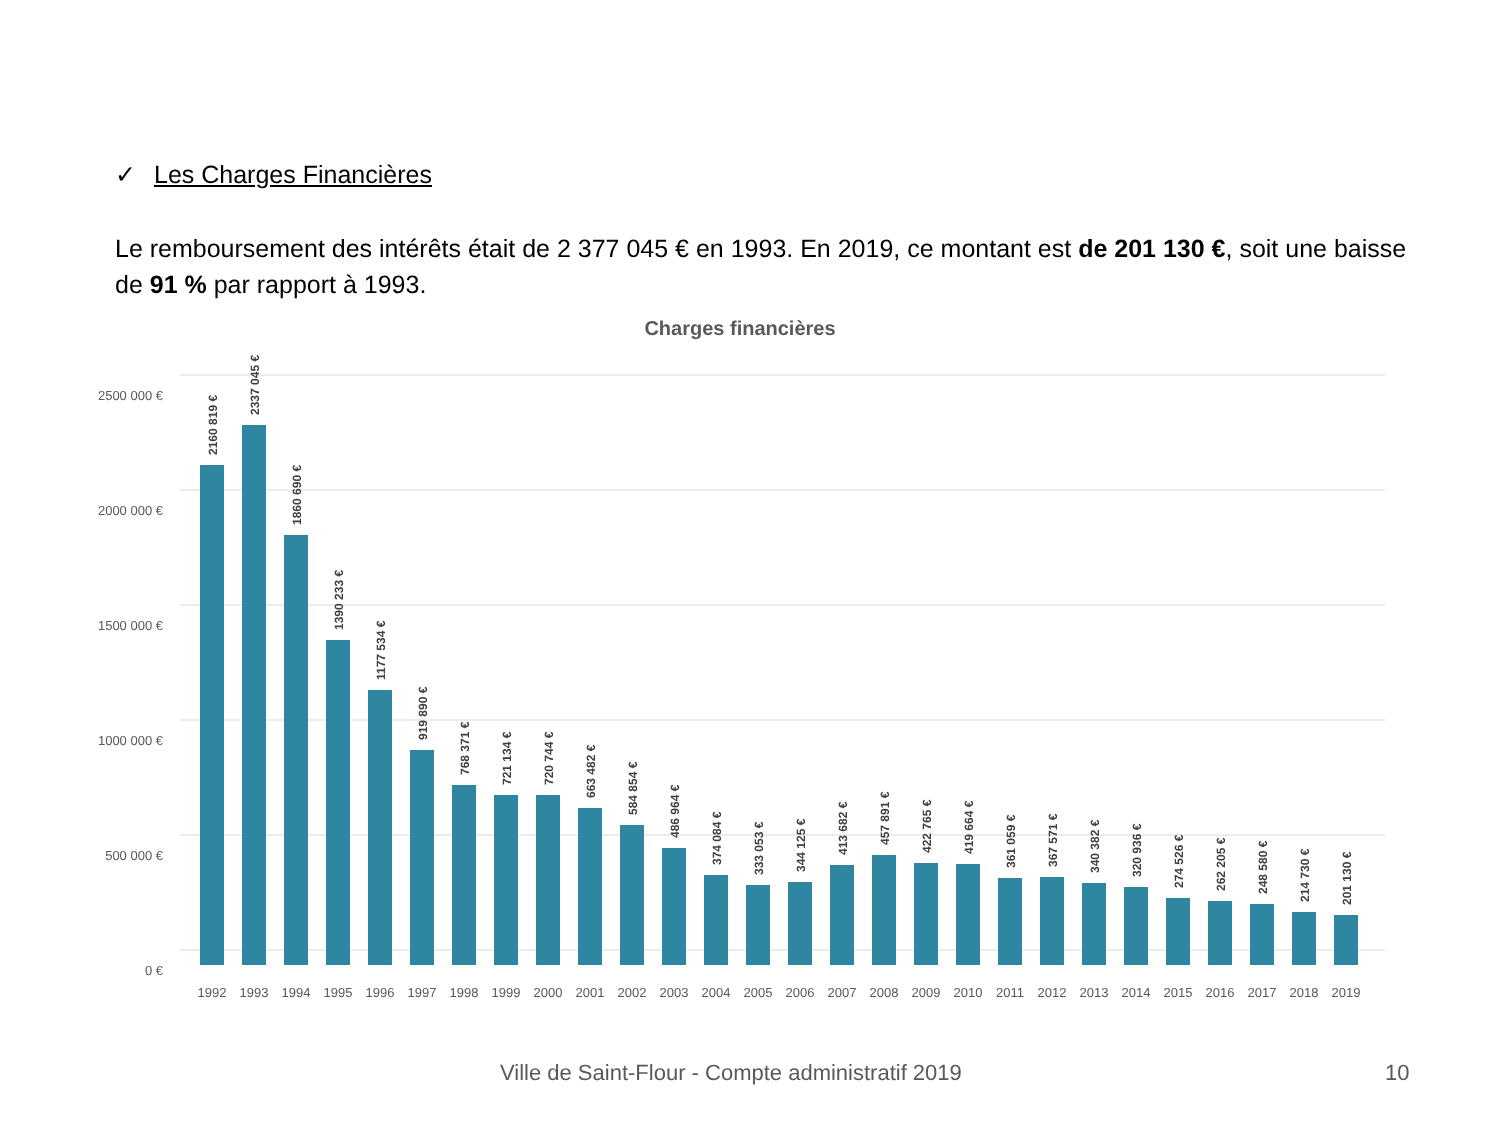✓ Les Charges Financières
Le remboursement des intérêts était de 2 377 045 € en 1993. En 2019, ce montant est de 201 130 €, soit une baisse de 91 % par rapport à 1993.
Charges financières
2500 000 €
2000 000 €
1500 000 €
1000 000 €
500 000 €
0 €
2160 819 €
2337 045 €
1860 690 €
1390 233 €
1177 534 €
919 890 €
768 371 €
721 134 €
720 744 €
663 482 €
584 854 €
486 964 €
374 084 €
333 053 €
344 125 €
413 682 €
457 891 €
422 765 €
419 664 €
361 059 €
367 571 €
340 382 €
320 936 €
274 526 €
262 205 €
248 580 €
214 730 €
201 130 €
1992
1993
1994
1995
1996
1997
1998
1999
2000
2001
2002
2003
2004
2005
2006
2007
2008
2009
2010
2011
2012
2013
2014
2015
2016
2017
2018
2019
Ville de Saint-Flour - Compte administratif 2019
10